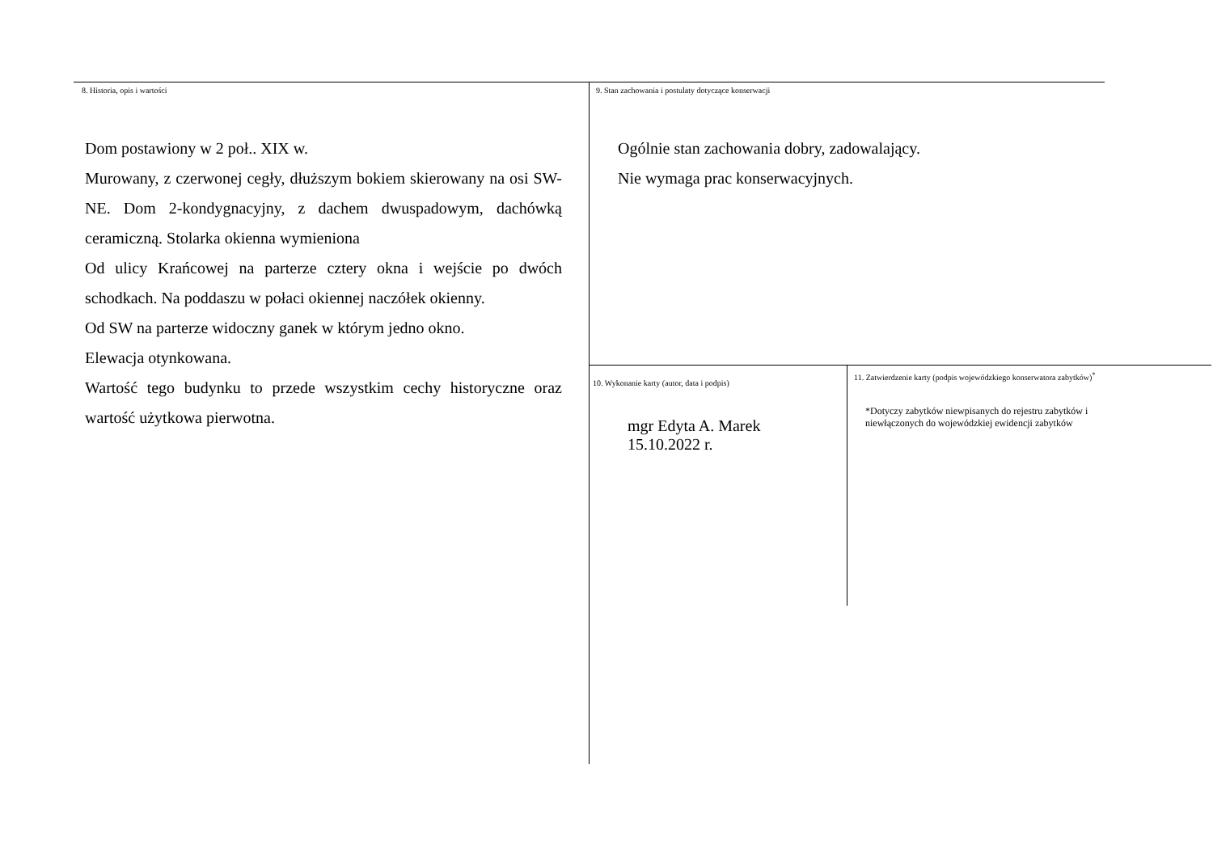8. Historia, opis i wartości
Dom postawiony w 2 poł.. XIX w.
Murowany, z czerwonej cegły, dłuższym bokiem skierowany na osi SW-NE. Dom 2-kondygnacyjny, z dachem dwuspadowym, dachówką ceramiczną. Stolarka okienna wymieniona
Od ulicy Krańcowej na parterze cztery okna i wejście po dwóch schodkach. Na poddaszu w połaci okiennej naczółek okienny.
Od SW na parterze widoczny ganek w którym jedno okno.
Elewacja otynkowana.
Wartość tego budynku to przede wszystkim cechy historyczne oraz wartość użytkowa pierwotna.
9. Stan zachowania i postulaty dotyczące konserwacji
Ogólnie stan zachowania dobry, zadowalający.
Nie wymaga prac konserwacyjnych.
10. Wykonanie karty (autor, data i podpis)
mgr Edyta A. Marek
15.10.2022 r.
11. Zatwierdzenie karty (podpis wojewódzkiego konserwatora zabytków)<sup>*</sup>
*Dotyczy zabytków niewpisanych do rejestru zabytków i niewłączonych do wojewódzkiej ewidencji zabytków